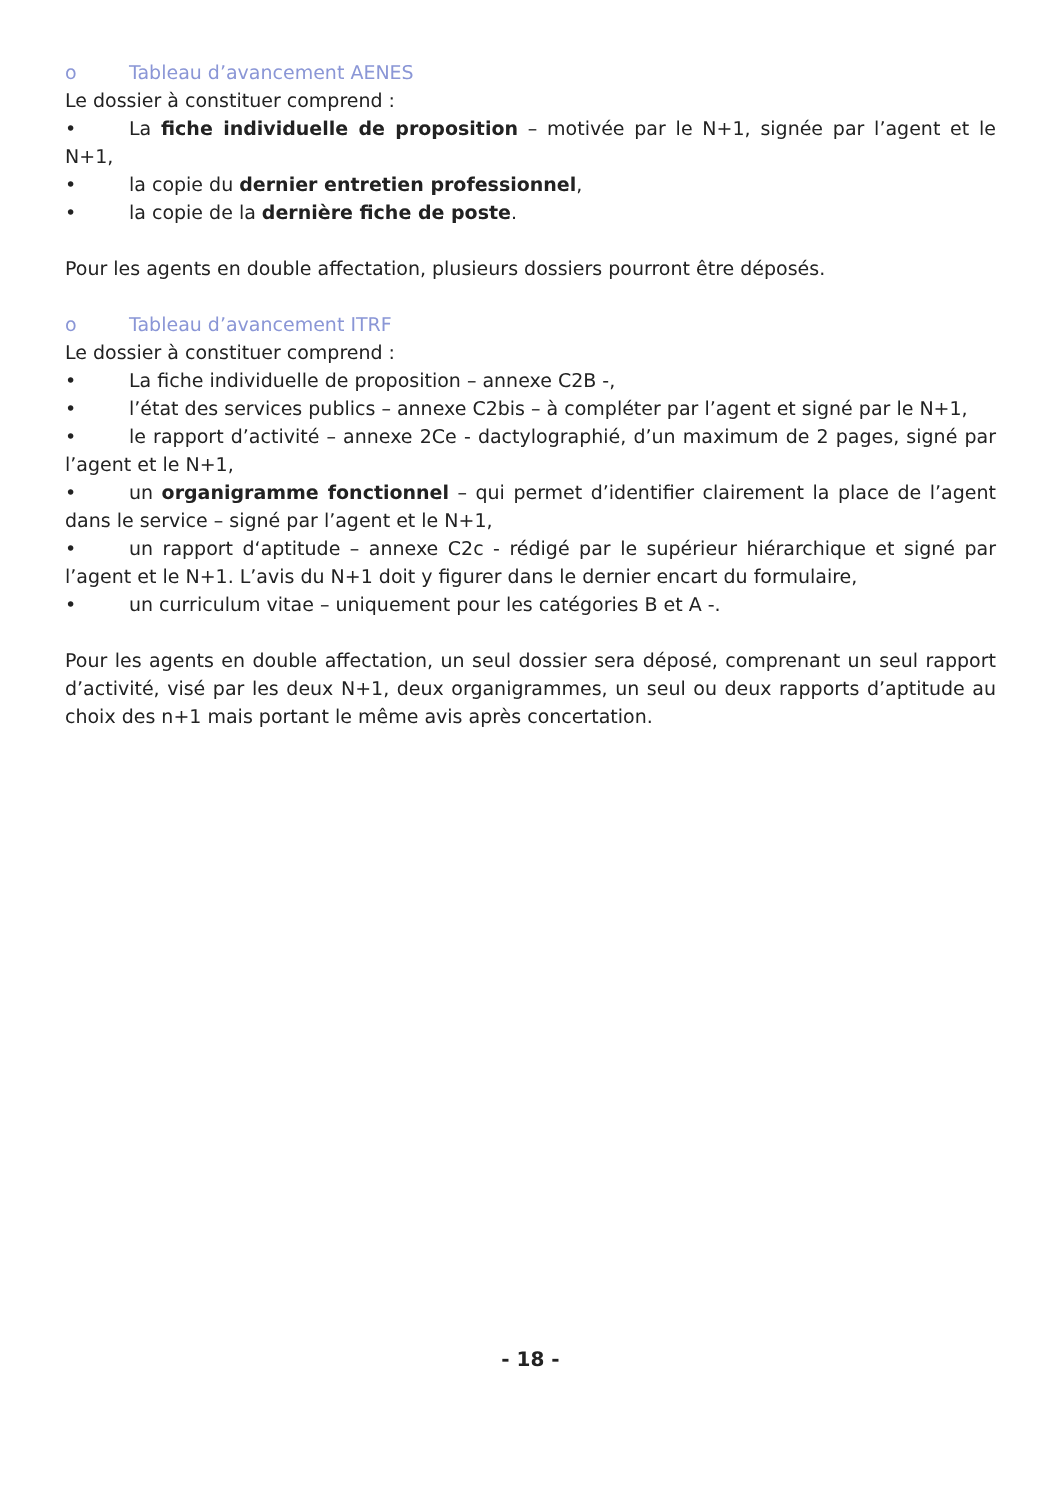o Tableau d’avancement AENES
Le dossier à constituer comprend :
• La fiche individuelle de proposition – motivée par le N+1, signée par l’agent et le N+1,
• la copie du dernier entretien professionnel,
• la copie de la dernière fiche de poste.
Pour les agents en double affectation, plusieurs dossiers pourront être déposés.
o Tableau d’avancement ITRF
Le dossier à constituer comprend :
• La fiche individuelle de proposition – annexe C2B -,
• l’état des services publics – annexe C2bis – à compléter par l’agent et signé par le N+1,
• le rapport d’activité – annexe 2Ce - dactylographié, d’un maximum de 2 pages, signé par l’agent et le N+1,
• un organigramme fonctionnel – qui permet d’identifier clairement la place de l’agent dans le service – signé par l’agent et le N+1,
• un rapport d‘aptitude – annexe C2c - rédigé par le supérieur hiérarchique et signé par l’agent et le N+1. L’avis du N+1 doit y figurer dans le dernier encart du formulaire,
• un curriculum vitae – uniquement pour les catégories B et A -.
Pour les agents en double affectation, un seul dossier sera déposé, comprenant un seul rapport d’activité, visé par les deux N+1, deux organigrammes, un seul ou deux rapports d’aptitude au choix des n+1 mais portant le même avis après concertation.
- 18 -